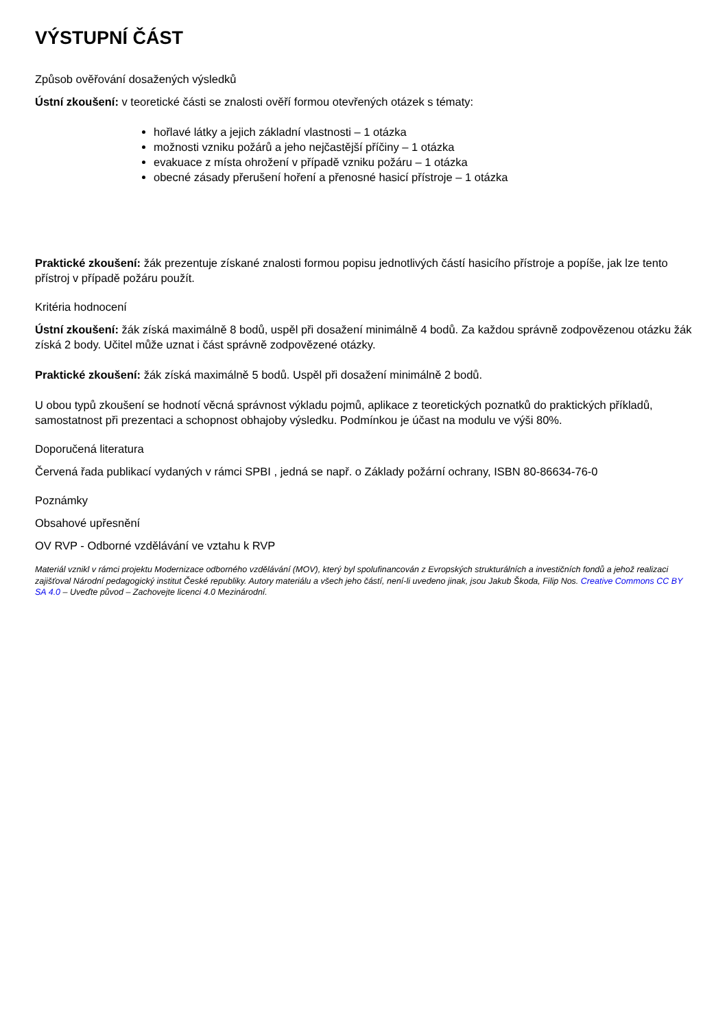VÝSTUPNÍ ČÁST
Způsob ověřování dosažených výsledků
Ústní zkoušení: v teoretické části se znalosti ověří formou otevřených otázek s tématy:
hořlavé látky a jejich základní vlastnosti – 1 otázka
možnosti vzniku požárů a jeho nejčastější příčiny – 1 otázka
evakuace z místa ohrožení v případě vzniku požáru – 1 otázka
obecné zásady přerušení hoření a přenosné hasicí přístroje – 1 otázka
Praktické zkoušení: žák prezentuje získané znalosti formou popisu jednotlivých částí hasicího přístroje a popíše, jak lze tento přístroj v případě požáru použít.
Kritéria hodnocení
Ústní zkoušení: žák získá maximálně 8 bodů, uspěl při dosažení minimálně 4 bodů. Za každou správně zodpovězenou otázku žák získá 2 body. Učitel může uznat i část správně zodpovězené otázky.
Praktické zkoušení: žák získá maximálně 5 bodů. Uspěl při dosažení minimálně 2 bodů.
U obou typů zkoušení se hodnotí věcná správnost výkladu pojmů, aplikace z teoretických poznatků do praktických příkladů, samostatnost při prezentaci a schopnost obhajoby výsledku. Podmínkou je účast na modulu ve výši 80%.
Doporučená literatura
Červená řada publikací vydaných v rámci SPBI , jedná se např. o Základy požární ochrany, ISBN 80-86634-76-0
Poznámky
Obsahové upřesnění
OV RVP - Odborné vzdělávání ve vztahu k RVP
Materiál vznikl v rámci projektu Modernizace odborného vzdělávání (MOV), který byl spolufinancován z Evropských strukturálních a investičních fondů a jehož realizaci zajišťoval Národní pedagogický institut České republiky. Autory materiálu a všech jeho částí, není-li uvedeno jinak, jsou Jakub Škoda, Filip Nos. Creative Commons CC BY SA 4.0 – Uveďte původ – Zachovejte licenci 4.0 Mezinárodní.